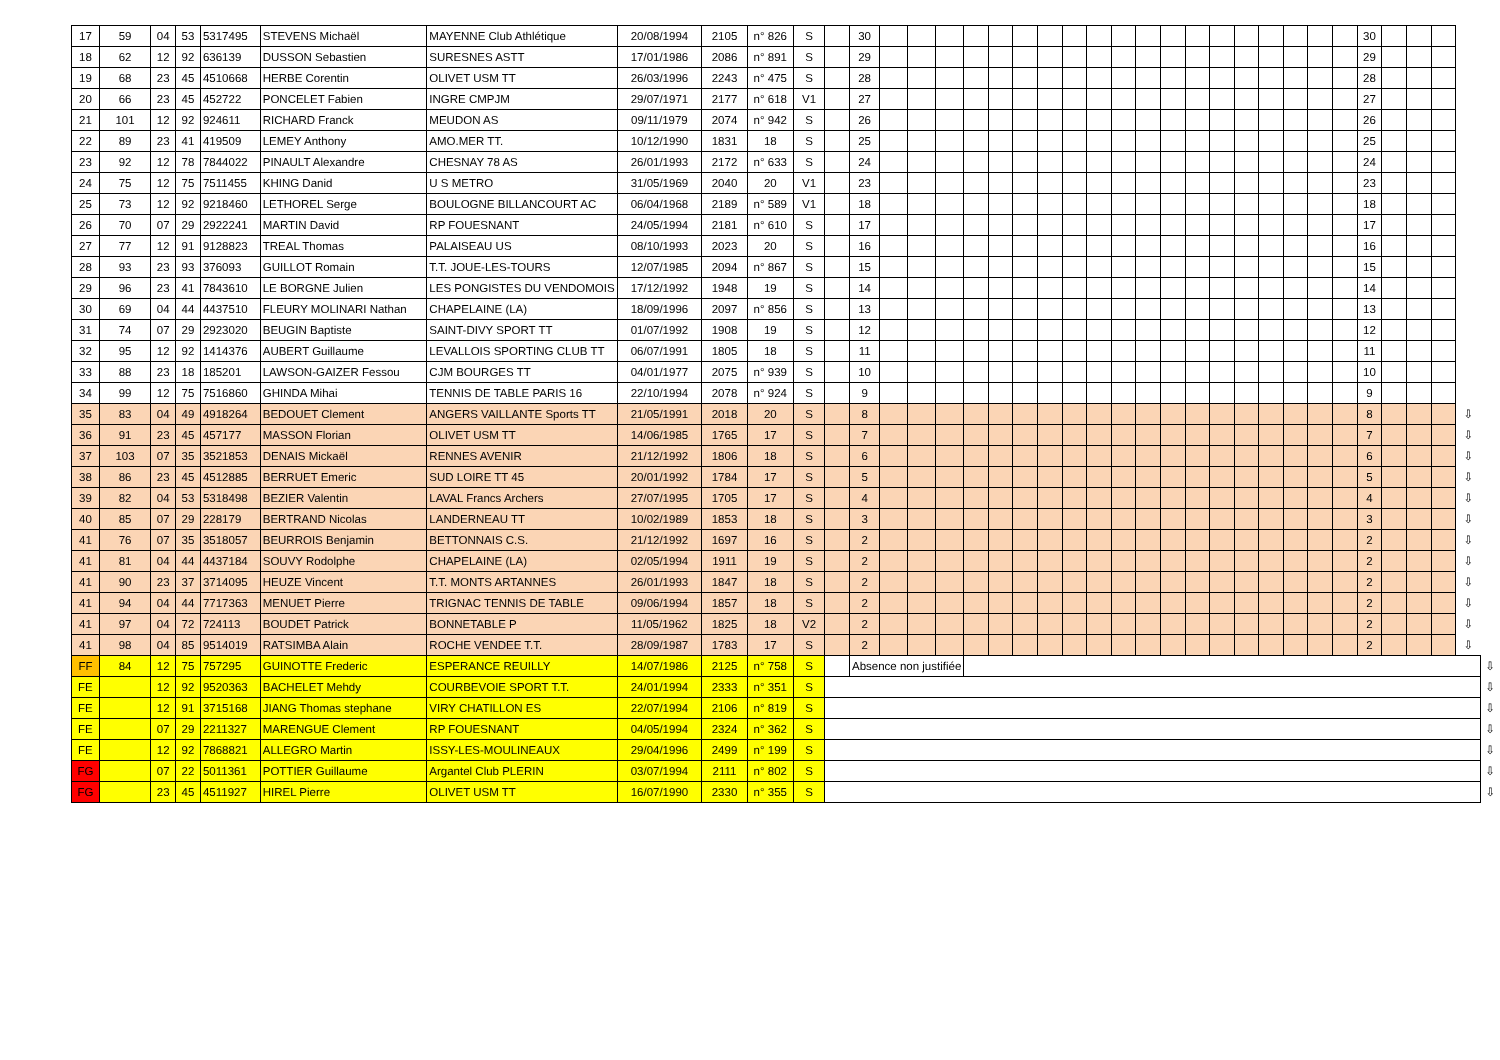| 17 | 59 | 04 | 53 | 5317495 | STEVENS Michaël | MAYENNE Club Athlétique | 20/08/1994 | 2105 | n° 826 | S | | 30 | | | | | | | | | | | | | | | | | | | | 30 | | | | | |
| 18 | 62 | 12 | 92 | 636139 | DUSSON Sebastien | SURESNES ASTT | 17/01/1986 | 2086 | n° 891 | S | | 29 | | | | | | | | | | | | | | | | | | | | 29 | | | | | |
| 19 | 68 | 23 | 45 | 4510668 | HERBE Corentin | OLIVET USM TT | 26/03/1996 | 2243 | n° 475 | S | | 28 | | | | | | | | | | | | | | | | | | | | 28 | | | | | |
| 20 | 66 | 23 | 45 | 452722 | PONCELET Fabien | INGRE CMPJM | 29/07/1971 | 2177 | n° 618 | V1 | | 27 | | | | | | | | | | | | | | | | | | | | 27 | | | | | |
| 21 | 101 | 12 | 92 | 924611 | RICHARD Franck | MEUDON AS | 09/11/1979 | 2074 | n° 942 | S | | 26 | | | | | | | | | | | | | | | | | | | | 26 | | | | | |
| 22 | 89 | 23 | 41 | 419509 | LEMEY Anthony | AMO.MER TT. | 10/12/1990 | 1831 | 18 | S | | 25 | | | | | | | | | | | | | | | | | | | | 25 | | | | | |
| 23 | 92 | 12 | 78 | 7844022 | PINAULT Alexandre | CHESNAY 78 AS | 26/01/1993 | 2172 | n° 633 | S | | 24 | | | | | | | | | | | | | | | | | | | | 24 | | | | | |
| 24 | 75 | 12 | 75 | 7511455 | KHING Danid | U S METRO | 31/05/1969 | 2040 | 20 | V1 | | 23 | | | | | | | | | | | | | | | | | | | | 23 | | | | | |
| 25 | 73 | 12 | 92 | 9218460 | LETHOREL Serge | BOULOGNE BILLANCOURT AC | 06/04/1968 | 2189 | n° 589 | V1 | | 18 | | | | | | | | | | | | | | | | | | | | 18 | | | | | |
| 26 | 70 | 07 | 29 | 2922241 | MARTIN David | RP FOUESNANT | 24/05/1994 | 2181 | n° 610 | S | | 17 | | | | | | | | | | | | | | | | | | | | 17 | | | | | |
| 27 | 77 | 12 | 91 | 9128823 | TREAL Thomas | PALAISEAU US | 08/10/1993 | 2023 | 20 | S | | 16 | | | | | | | | | | | | | | | | | | | | 16 | | | | | |
| 28 | 93 | 23 | 93 | 376093 | GUILLOT Romain | T.T. JOUE-LES-TOURS | 12/07/1985 | 2094 | n° 867 | S | | 15 | | | | | | | | | | | | | | | | | | | | 15 | | | | | |
| 29 | 96 | 23 | 41 | 7843610 | LE BORGNE Julien | LES PONGISTES DU VENDOMOIS | 17/12/1992 | 1948 | 19 | S | | 14 | | | | | | | | | | | | | | | | | | | | 14 | | | | | |
| 30 | 69 | 04 | 44 | 4437510 | FLEURY MOLINARI Nathan | CHAPELAINE (LA) | 18/09/1996 | 2097 | n° 856 | S | | 13 | | | | | | | | | | | | | | | | | | | | 13 | | | | | |
| 31 | 74 | 07 | 29 | 2923020 | BEUGIN Baptiste | SAINT-DIVY SPORT TT | 01/07/1992 | 1908 | 19 | S | | 12 | | | | | | | | | | | | | | | | | | | | 12 | | | | | |
| 32 | 95 | 12 | 92 | 1414376 | AUBERT Guillaume | LEVALLOIS SPORTING CLUB TT | 06/07/1991 | 1805 | 18 | S | | 11 | | | | | | | | | | | | | | | | | | | | 11 | | | | | |
| 33 | 88 | 23 | 18 | 185201 | LAWSON-GAIZER Fessou | CJM BOURGES TT | 04/01/1977 | 2075 | n° 939 | S | | 10 | | | | | | | | | | | | | | | | | | | | 10 | | | | | |
| 34 | 99 | 12 | 75 | 7516860 | GHINDA Mihai | TENNIS DE TABLE PARIS 16 | 22/10/1994 | 2078 | n° 924 | S | | 9 | | | | | | | | | | | | | | | | | | | | 9 | | | | | |
| 35 | 83 | 04 | 49 | 4918264 | BEDOUET Clement | ANGERS VAILLANTE Sports TT | 21/05/1991 | 2018 | 20 | S | | 8 | | | | | | | | | | | | | | | | | | | | 8 | | | | ⇩ | |
| 36 | 91 | 23 | 45 | 457177 | MASSON Florian | OLIVET USM TT | 14/06/1985 | 1765 | 17 | S | | 7 | | | | | | | | | | | | | | | | | | | | 7 | | | | ⇩ | |
| 37 | 103 | 07 | 35 | 3521853 | DENAIS Mickaël | RENNES AVENIR | 21/12/1992 | 1806 | 18 | S | | 6 | | | | | | | | | | | | | | | | | | | | 6 | | | | ⇩ | |
| 38 | 86 | 23 | 45 | 4512885 | BERRUET Emeric | SUD LOIRE TT 45 | 20/01/1992 | 1784 | 17 | S | | 5 | | | | | | | | | | | | | | | | | | | | 5 | | | | ⇩ | |
| 39 | 82 | 04 | 53 | 5318498 | BEZIER Valentin | LAVAL Francs Archers | 27/07/1995 | 1705 | 17 | S | | 4 | | | | | | | | | | | | | | | | | | | | 4 | | | | ⇩ | |
| 40 | 85 | 07 | 29 | 228179 | BERTRAND Nicolas | LANDERNEAU TT | 10/02/1989 | 1853 | 18 | S | | 3 | | | | | | | | | | | | | | | | | | | | 3 | | | | ⇩ | |
| 41 | 76 | 07 | 35 | 3518057 | BEURROIS Benjamin | BETTONNAIS C.S. | 21/12/1992 | 1697 | 16 | S | | 2 | | | | | | | | | | | | | | | | | | | | 2 | | | | ⇩ | |
| 41 | 81 | 04 | 44 | 4437184 | SOUVY Rodolphe | CHAPELAINE (LA) | 02/05/1994 | 1911 | 19 | S | | 2 | | | | | | | | | | | | | | | | | | | | 2 | | | | ⇩ | |
| 41 | 90 | 23 | 37 | 3714095 | HEUZE Vincent | T.T. MONTS ARTANNES | 26/01/1993 | 1847 | 18 | S | | 2 | | | | | | | | | | | | | | | | | | | | 2 | | | | ⇩ | |
| 41 | 94 | 04 | 44 | 7717363 | MENUET Pierre | TRIGNAC TENNIS DE TABLE | 09/06/1994 | 1857 | 18 | S | | 2 | | | | | | | | | | | | | | | | | | | | 2 | | | | ⇩ | |
| 41 | 97 | 04 | 72 | 724113 | BOUDET Patrick | BONNETABLE P | 11/05/1962 | 1825 | 18 | V2 | | 2 | | | | | | | | | | | | | | | | | | | | 2 | | | | ⇩ | |
| 41 | 98 | 04 | 85 | 9514019 | RATSIMBA Alain | ROCHE VENDEE T.T. | 28/09/1987 | 1783 | 17 | S | | 2 | | | | | | | | | | | | | | | | | | | | 2 | | | | ⇩ | |
| FF | 84 | 12 | 75 | 757295 | GUINOTTE Frederic | ESPERANCE REUILLY | 14/07/1986 | 2125 | n° 758 | S | | Absence non justifiée | | | | | | | | | | | | | | | | | | | | | | | | | ⇩ |
| FE | | 12 | 92 | 9520363 | BACHELET Mehdy | COURBEVOIE SPORT T.T. | 24/01/1994 | 2333 | n° 351 | S | | | | | | | | | | | | | | | | | | | | | | | | | | | ⇩ |
| FE | | 12 | 91 | 3715168 | JIANG Thomas stephane | VIRY CHATILLON ES | 22/07/1994 | 2106 | n° 819 | S | | | | | | | | | | | | | | | | | | | | | | | | | | | ⇩ |
| FE | | 07 | 29 | 2211327 | MARENGUE Clement | RP FOUESNANT | 04/05/1994 | 2324 | n° 362 | S | | | | | | | | | | | | | | | | | | | | | | | | | | | ⇩ |
| FE | | 12 | 92 | 7868821 | ALLEGRO Martin | ISSY-LES-MOULINEAUX | 29/04/1996 | 2499 | n° 199 | S | | | | | | | | | | | | | | | | | | | | | | | | | | | ⇩ |
| FG | | 07 | 22 | 5011361 | POTTIER Guillaume | Argantel Club PLERIN | 03/07/1994 | 2111 | n° 802 | S | | | | | | | | | | | | | | | | | | | | | | | | | | | ⇩ |
| FG | | 23 | 45 | 4511927 | HIREL Pierre | OLIVET USM TT | 16/07/1990 | 2330 | n° 355 | S | | | | | | | | | | | | | | | | | | | | | | | | | | | ⇩ |